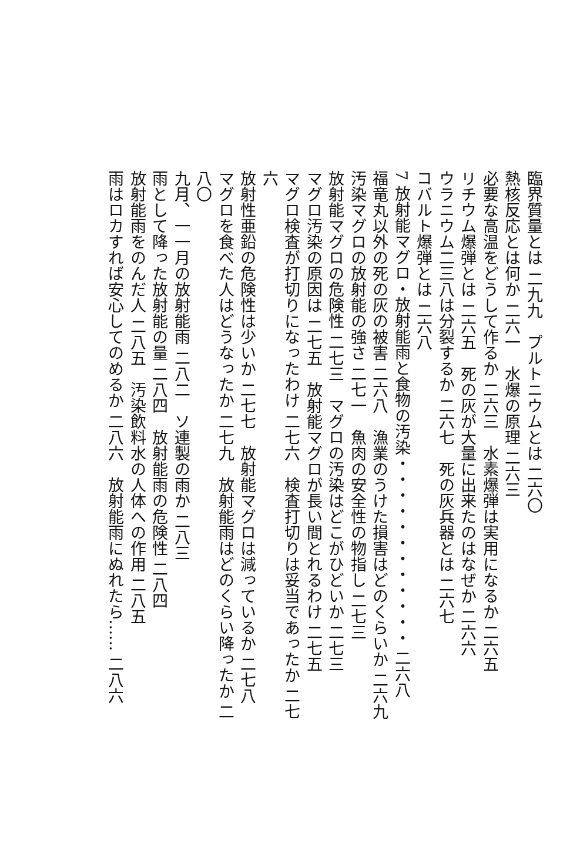臨界質量とは 二九九　プルトニウムとは 二六〇
熱核反応とは何か 二六一　水爆の原理 二六三
必要な高温をどうして作るか 二六三　水素爆弾は実用になるか 二六五
リチウム爆弾とは 二六五　死の灰が大量に出来たのはなぜか 二六六
ウラニウム二三八は分裂するか 二六七　死の灰兵器とは 二六七
コバルト爆弾とは 二六八
7 放射能マグロ・放射能雨と食物の汚染・・・・・・・・・・・・ 二六八
福竜丸以外の死の灰の被害 二六八　漁業のうけた損害はどのくらいか 二六九
汚染マグロの放射能の強さ 二七一　魚肉の安全性の物指し 二七三
放射能マグロの危険性 二七三　マグロの汚染はどこがひどいか 二七三
マグロ汚染の原因は 二七五　放射能マグロが長い間とれるわけ 二七五
マグロ検査が打切りになったわけ 二七六　検査打切りは妥当であったか 二七六
放射性亜鉛の危険性は少いか 二七七　放射能マグロは減っているか 二七八
マグロを食べた人はどうなったか 二七九　放射能雨はどのくらい降ったか 二八〇
九月、一一月の放射能雨 二八二　ソ連製の雨か 二八三
雨として降った放射能の量 二八四　放射能雨の危険性 二八四
放射能雨をのんだ人 二八五　汚染飲料水の人体への作用 二八五
雨はロカすれば安心してのめるか 二八六　放射能雨にぬれたら…… 二八六